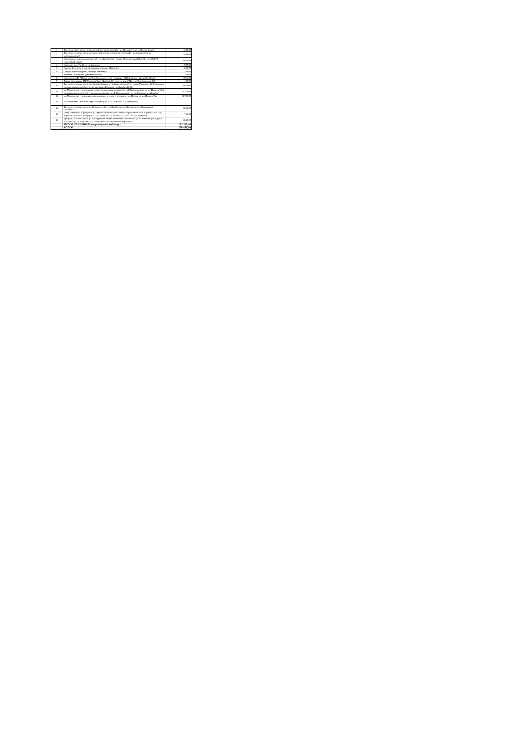| 1 | Тротуар и газон вдоль пр. Макеева (нечетная сторона) от ул. Высоцкого до ул.Олимпийской | 4240,00 |
| 2 | Тротуары и газоны вдоль пр. Макеева ( четная и нечетная стороны) от ул. Менделеева до ул.Олимпийской | 22809,00 |
| 3 | Сквер вокруг школы искусств №3 (ул. Макеева, 7в) тротуар 30х3, дорожка 89х2, 30х1.5, 30х1.70, газон 68х30, 68х68 | 6664,00 |
| 4 | Сквер м/у ж.д. 7 и 13 по пр. Макеева | 4900,00 |
| 5 | Сквер с фонтаном с южной стороны дома пр. Макеева, 4 | 1680,00 |
| 6 | Сквер с южной стороны дома пр. Макеева,3 | 1790,00 |
| 7 | Макеева 7б- сквер за зданием полиции | 760,00 |
| 8 | Сквер перед ДК "Прометей" (пр. Макеева,14) все тротуары - 2140,0 м2, все газоны 7816,0 м2. | 7816,00 |
| 9 | Территория между ТЦ "Малахит" (пр. Макеева, 22) и гостиницей "Нептун" (пр. Макеева, 16) | 420,00 |
| 10 | Тротуары и газоны вдоль пр. Октября (четная и нечётная стороны) от улицы Уральских Добровольцев (въезд в машгородок) до ул. Менделеева. Лестницы пр. Октября,66,68. | 29618,00 |
| 11 | ул. Менделеева - газоны между дорогой и жилыми домами (от ул.Б.Хмельницкого до ул. Ильмен-Тау), тротуары между дорогой и жилыми домами (от ул. Б.Хмельницкого до пр. Макеева, пр. Октября) | 19270,00 |
| 12 | ул. Менделеева - газоны вдоль речки между руслом и дорогой от ул. Попова до ул. Ильмен-Тау | 30792,00 |
| 13 | ул.Менделеева - мостики через 1-ю речку (6 шт.х 12 м2 =72 м2) через речку | |
| 14 | Тротуары и газоны вдоль ул. Жуковского (от пр. Октября до ул. Вернадского). Лестница пр. Октября,31. | 2835,00 |
| 15 | сквер "Берегиня" с фигурами ул. Жуковского напротив дома №2 тротуар 89х5.60, клумбы 3.90х3.90, дорожка 1.40х15.5, тротуар 13х15.5, газон 29.3х5, 29.3х15.5, 15.5х5, 15.5х5 (нижний) | 755,00 |
| 16 | Тротуары и газоны вдоль ул. Молодёжной четная и нечетная стороны (от ул. Б. Хмельницкого до ул. Ильмен-Тау) ГАЗОН 2880 м2; ТРОТУАРЫ 3045 м2 по новым расчетам. | 2880,00 |
| | ИТОГО СЕВЕРНЫЙ территориальный округ: | 137 229,00 |
| | ВСЕГО: | 288 468,00 |